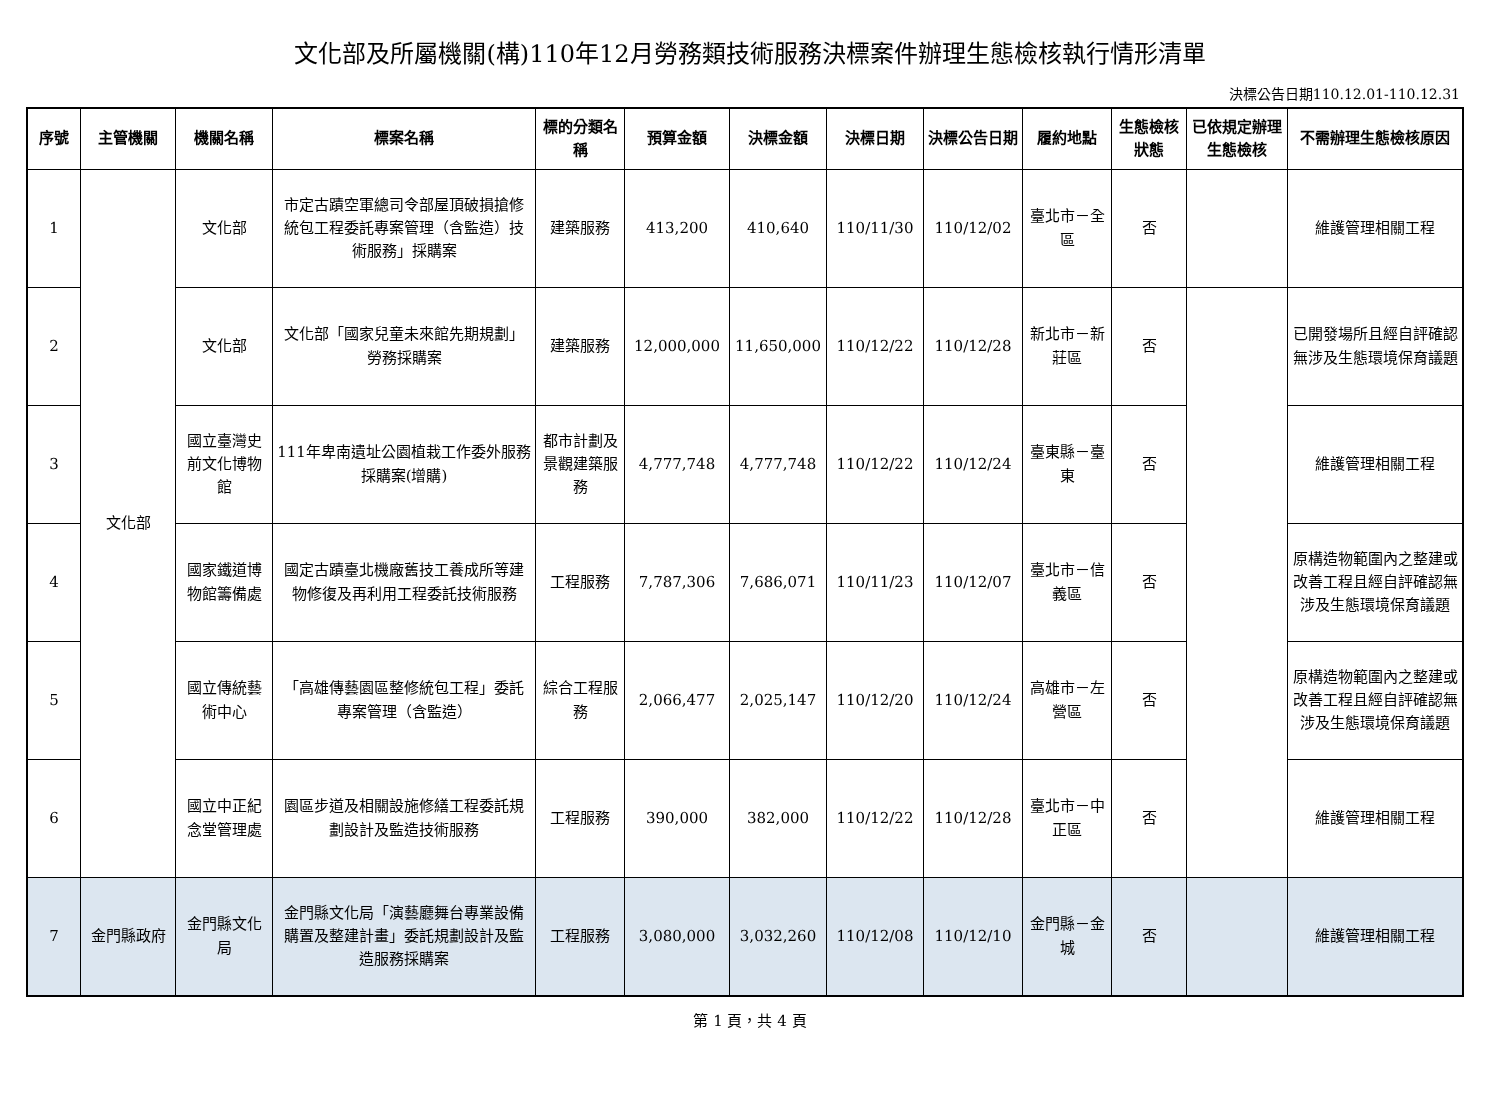文化部及所屬機關(構)110年12月勞務類技術服務決標案件辦理生態檢核執行情形清單
決標公告日期110.12.01-110.12.31
| 序號 | 主管機關 | 機關名稱 | 標案名稱 | 標的分類名稱 | 預算金額 | 決標金額 | 決標日期 | 決標公告日期 | 履約地點 | 生態檢核狀態 | 已依規定辦理生態檢核 | 不需辦理生態檢核原因 |
| --- | --- | --- | --- | --- | --- | --- | --- | --- | --- | --- | --- | --- |
| 1 | 文化部 | 文化部 | 市定古蹟空軍總司令部屋頂破損搶修統包工程委託專案管理（含監造）技術服務」採購案 | 建築服務 | 413,200 | 410,640 | 110/11/30 | 110/12/02 | 臺北市－全區 | 否 | | 維護管理相關工程 |
| 2 | | 文化部 | 文化部「國家兒童未來館先期規劃」勞務採購案 | 建築服務 | 12,000,000 | 11,650,000 | 110/12/22 | 110/12/28 | 新北市－新莊區 | 否 | | 已開發場所且經自評確認無涉及生態環境保育議題 |
| 3 | | 國立臺灣史前文化博物館 | 111年卑南遺址公園植栽工作委外服務採購案(增購) | 都市計劃及景觀建築服務 | 4,777,748 | 4,777,748 | 110/12/22 | 110/12/24 | 臺東縣－臺東 | 否 | | 維護管理相關工程 |
| 4 | | 國家鐵道博物館籌備處 | 國定古蹟臺北機廠舊技工養成所等建物修復及再利用工程委託技術服務 | 工程服務 | 7,787,306 | 7,686,071 | 110/11/23 | 110/12/07 | 臺北市－信義區 | 否 | | 原構造物範圍內之整建或改善工程且經自評確認無涉及生態環境保育議題 |
| 5 | | 國立傳統藝術中心 | 「高雄傳藝園區整修統包工程」委託專案管理（含監造） | 綜合工程服務 | 2,066,477 | 2,025,147 | 110/12/20 | 110/12/24 | 高雄市－左營區 | 否 | | 原構造物範圍內之整建或改善工程且經自評確認無涉及生態環境保育議題 |
| 6 | | 國立中正紀念堂管理處 | 園區步道及相關設施修繕工程委託規劃設計及監造技術服務 | 工程服務 | 390,000 | 382,000 | 110/12/22 | 110/12/28 | 臺北市－中正區 | 否 | | 維護管理相關工程 |
| 7 | 金門縣政府 | 金門縣文化局 | 金門縣文化局「演藝廳舞台專業設備購置及整建計畫」委託規劃設計及監造服務採購案 | 工程服務 | 3,080,000 | 3,032,260 | 110/12/08 | 110/12/10 | 金門縣－金城 | 否 | | 維護管理相關工程 |
第 1 頁，共 4 頁